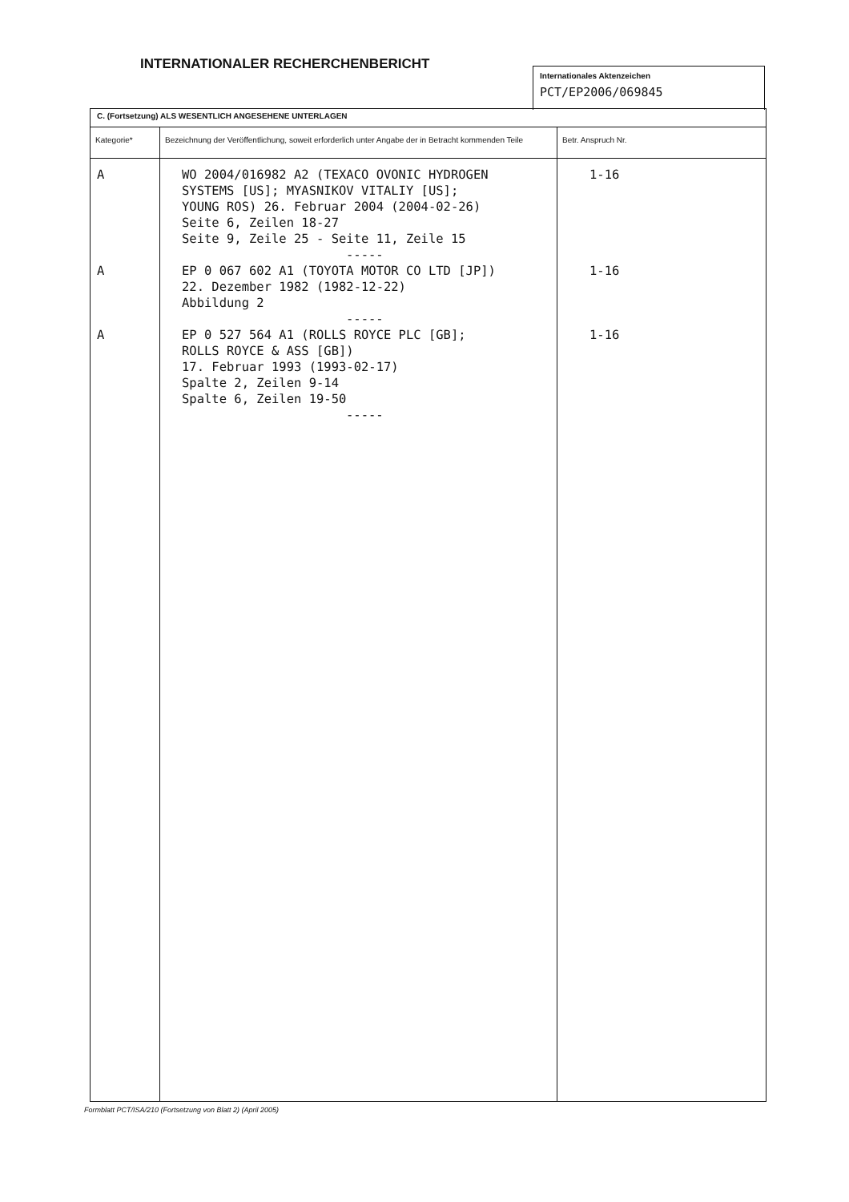INTERNATIONALER RECHERCHENBERICHT
Internationales Aktenzeichen
PCT/EP2006/069845
| C. (Fortsetzung) ALS WESENTLICH ANGESEHENE UNTERLAGEN | | |
| Kategorie* | Bezeichnung der Veröffentlichung, soweit erforderlich unter Angabe der in Betracht kommenden Teile | Betr. Anspruch Nr. |
| A A A | WO 2004/016982 A2 (TEXACO OVONIC HYDROGEN SYSTEMS [US]; MYASNIKOV VITALIY [US]; YOUNG ROS) 26. Februar 2004 (2004-02-26) Seite 6, Zeilen 18-27 Seite 9, Zeile 25 - Seite 11, Zeile 15 ----- EP 0 067 602 A1 (TOYOTA MOTOR CO LTD [JP]) 22. Dezember 1982 (1982-12-22) Abbildung 2 ----- EP 0 527 564 A1 (ROLLS ROYCE PLC [GB]; ROLLS ROYCE & ASS [GB]) 17. Februar 1993 (1993-02-17) Spalte 2, Zeilen 9-14 Spalte 6, Zeilen 19-50 ----- | 1-16 1-16 1-16 |
Formblatt PCT/ISA/210 (Fortsetzung von Blatt 2) (April 2005)